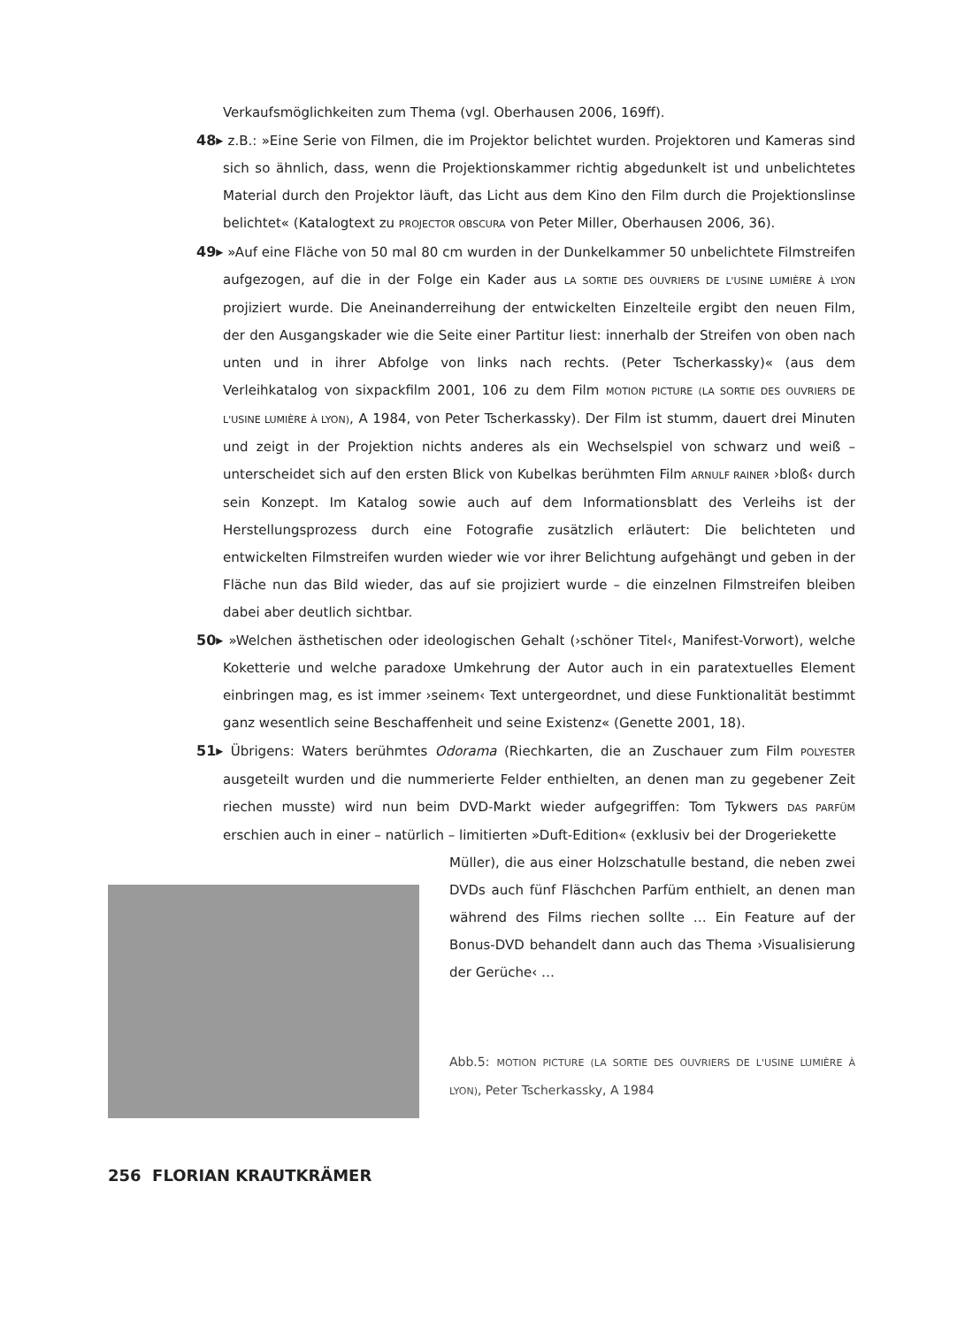Verkaufsmöglichkeiten zum Thema (vgl. Oberhausen 2006, 169ff).
48▸ z.B.: »Eine Serie von Filmen, die im Projektor belichtet wurden. Projektoren und Kameras sind sich so ähnlich, dass, wenn die Projektionskammer richtig abgedunkelt ist und unbelichtetes Material durch den Projektor läuft, das Licht aus dem Kino den Film durch die Projektionslinse belichtet« (Katalogtext zu PROJECTOR OBSCURA von Peter Miller, Oberhausen 2006, 36).
49▸ »Auf eine Fläche von 50 mal 80 cm wurden in der Dunkelkammer 50 unbelichtete Filmstreifen aufgezogen, auf die in der Folge ein Kader aus LA SORTIE DES OUVRIERS DE L'USINE LUMIÈRE À LYON projiziert wurde. Die Aneinanderreihung der entwickelten Einzelteile ergibt den neuen Film, der den Ausgangskader wie die Seite einer Partitur liest: innerhalb der Streifen von oben nach unten und in ihrer Abfolge von links nach rechts. (Peter Tscherkassky)« (aus dem Verleihkatalog von sixpackfilm 2001, 106 zu dem Film MOTION PICTURE (LA SORTIE DES OUVRIERS DE L'USINE LUMIÈRE À LYON), A 1984, von Peter Tscherkassky). Der Film ist stumm, dauert drei Minuten und zeigt in der Projektion nichts anderes als ein Wechselspiel von schwarz und weiß – unterscheidet sich auf den ersten Blick von Kubelkas berühmten Film ARNULF RAINER ›bloß‹ durch sein Konzept. Im Katalog sowie auch auf dem Informationsblatt des Verleihs ist der Herstellungsprozess durch eine Fotografie zusätzlich erläutert: Die belichteten und entwickelten Filmstreifen wurden wieder wie vor ihrer Belichtung aufgehängt und geben in der Fläche nun das Bild wieder, das auf sie projiziert wurde – die einzelnen Filmstreifen bleiben dabei aber deutlich sichtbar.
50▸ »Welchen ästhetischen oder ideologischen Gehalt (›schöner Titel‹, Manifest-Vorwort), welche Koketterie und welche paradoxe Umkehrung der Autor auch in ein paratextuelles Element einbringen mag, es ist immer ›seinem‹ Text untergeordnet, und diese Funktionalität bestimmt ganz wesentlich seine Beschaffenheit und seine Existenz« (Genette 2001, 18).
51▸ Übrigens: Waters berühmtes Odorama (Riechkarten, die an Zuschauer zum Film POLYESTER ausgeteilt wurden und die nummerierte Felder enthielten, an denen man zu gegebener Zeit riechen musste) wird nun beim DVD-Markt wieder aufgegriffen: Tom Tykwers DAS PARFÜM erschien auch in einer – natürlich – limitierten »Duft-Edition« (exklusiv bei der Drogeriekette
Müller), die aus einer Holzschatulle bestand, die neben zwei DVDs auch fünf Fläschchen Parfüm enthielt, an denen man während des Films riechen sollte … Ein Feature auf der Bonus-DVD behandelt dann auch das Thema ›Visualisierung der Gerüche‹ …
Abb.5: MOTION PICTURE (LA SORTIE DES OUVRIERS DE L'USINE LUMIÈRE À LYON), Peter Tscherkassky, A 1984
256 FLORIAN KRAUTKRÄMER